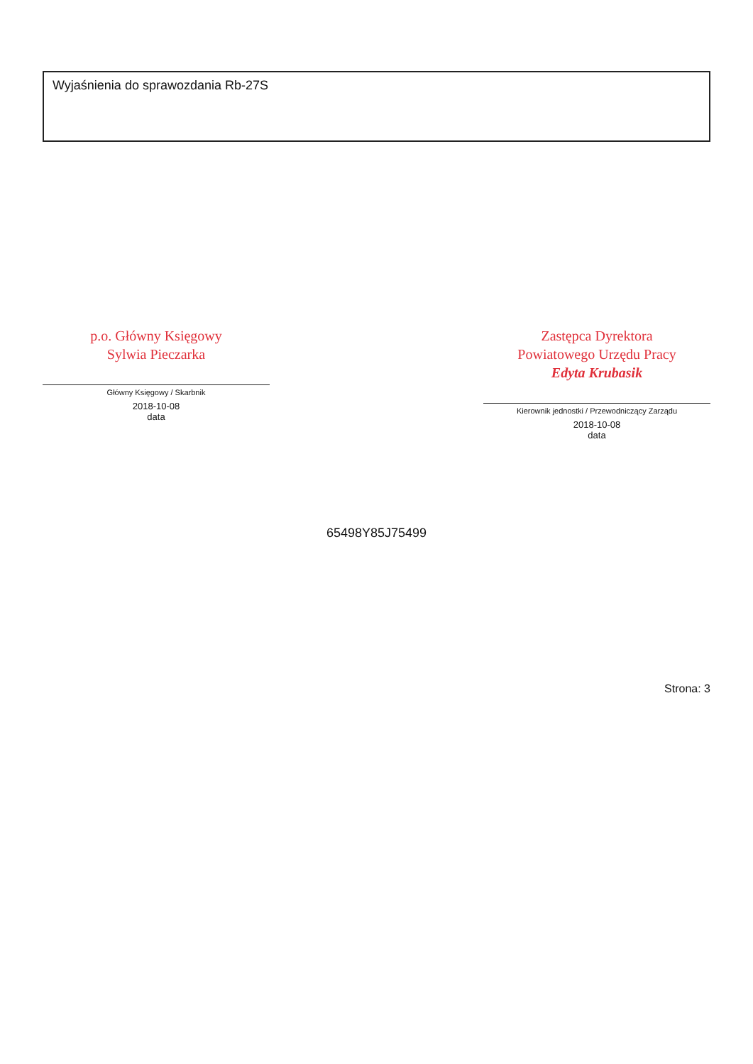Wyjaśnienia do sprawozdania Rb-27S
p.o. Główny Księgowy
Sylwia Pieczarka
Główny Księgowy / Skarbnik
2018-10-08
data
Zastępca Dyrektora
Powiatowego Urzędu Pracy
Edyta Krubasik
Kierownik jednostki / Przewodniczący Zarządu
2018-10-08
data
65498Y85J75499
Strona: 3